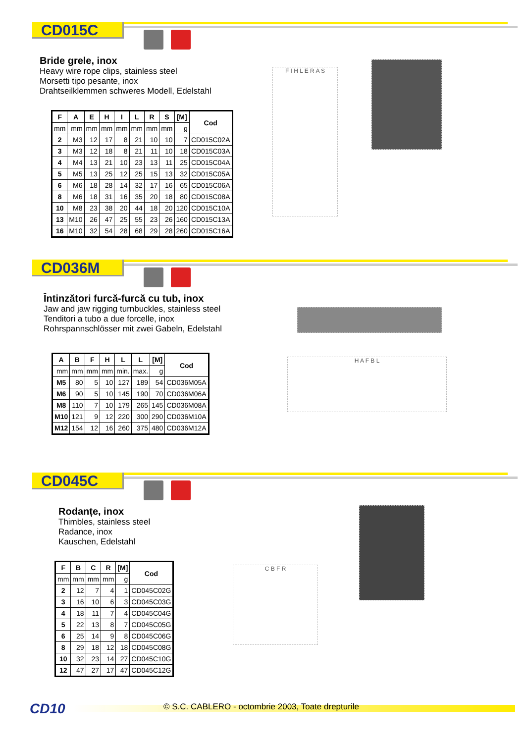CD015C
Bride grele, inox
Heavy wire rope clips, stainless steel
Morsetti tipo pesante, inox
Drahtseilklemmen schweres Modell, Edelstahl
| F | A | E | H | I | L | R | S | [M] | Cod |
| --- | --- | --- | --- | --- | --- | --- | --- | --- | --- |
| mm | mm | mm | mm | mm | mm | mm | mm | g | |
| 2 | M3 | 12 | 17 | 8 | 21 | 10 | 10 | 7 | CD015C02A |
| 3 | M3 | 12 | 18 | 8 | 21 | 11 | 10 | 18 | CD015C03A |
| 4 | M4 | 13 | 21 | 10 | 23 | 13 | 11 | 25 | CD015C04A |
| 5 | M5 | 13 | 25 | 12 | 25 | 15 | 13 | 32 | CD015C05A |
| 6 | M6 | 18 | 28 | 14 | 32 | 17 | 16 | 65 | CD015C06A |
| 8 | M6 | 18 | 31 | 16 | 35 | 20 | 18 | 80 | CD015C08A |
| 10 | M8 | 23 | 38 | 20 | 44 | 18 | 20 | 120 | CD015C10A |
| 13 | M10 | 26 | 47 | 25 | 55 | 23 | 26 | 160 | CD015C13A |
| 16 | M10 | 32 | 54 | 28 | 68 | 29 | 28 | 260 | CD015C16A |
F I H L E R A S
CD036M
Întinzători furcă-furcă cu tub, inox
Jaw and jaw rigging turnbuckles, stainless steel
Tenditori a tubo a due forcelle, inox
Rohrspannschlösser mit zwei Gabeln, Edelstahl
| A | B | F | H | L | L | [M] | Cod |
| --- | --- | --- | --- | --- | --- | --- | --- |
| mm | mm | mm | mm | min. | max. | g | |
| M5 | 80 | 5 | 10 | 127 | 189 | 54 | CD036M05A |
| M6 | 90 | 5 | 10 | 145 | 190 | 70 | CD036M06A |
| M8 | 110 | 7 | 10 | 179 | 265 | 145 | CD036M08A |
| M10 | 121 | 9 | 12 | 220 | 300 | 290 | CD036M10A |
| M12 | 154 | 12 | 16 | 260 | 375 | 480 | CD036M12A |
H A F B L
CD045C
Rodanțe, inox
Thimbles, stainless steel
Radance, inox
Kauschen, Edelstahl
| F | B | C | R | [M] | Cod |
| --- | --- | --- | --- | --- | --- |
| mm | mm | mm | mm | g | |
| 2 | 12 | 7 | 4 | 1 | CD045C02G |
| 3 | 16 | 10 | 6 | 3 | CD045C03G |
| 4 | 18 | 11 | 7 | 4 | CD045C04G |
| 5 | 22 | 13 | 8 | 7 | CD045C05G |
| 6 | 25 | 14 | 9 | 8 | CD045C06G |
| 8 | 29 | 18 | 12 | 18 | CD045C08G |
| 10 | 32 | 23 | 14 | 27 | CD045C10G |
| 12 | 47 | 27 | 17 | 47 | CD045C12G |
C B F R
CD10 © S.C. CABLERO - octombrie 2003, Toate drepturile